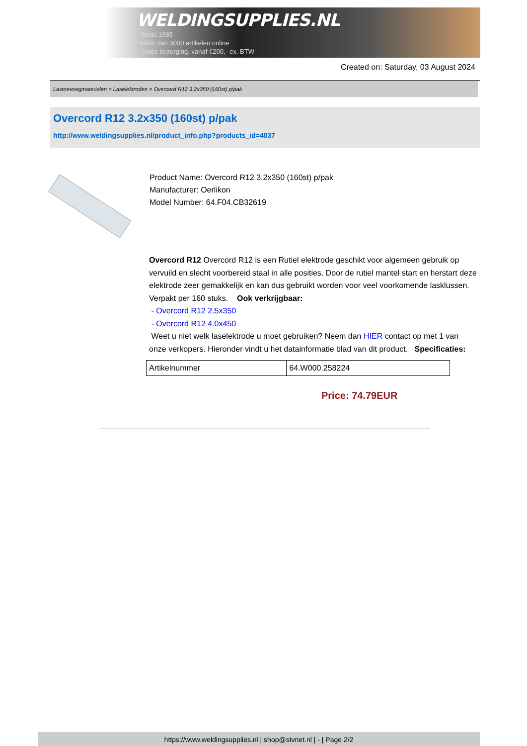WELDINGSUPPLIES.NL
- Sinds 1985
- Méér dan 3000 artikelen online
- Gratis bezorging, vanaf €200,--ex. BTW
Created on: Saturday, 03 August 2024
Lastoevoegmaterialen > Laselektroden > Overcord R12 3.2x350 (160st) p/pak
Overcord R12 3.2x350 (160st) p/pak
http://www.weldingsupplies.nl/product_info.php?products_id=4037
Product Name: Overcord R12 3.2x350 (160st) p/pak
Manufacturer: Oerlikon
Model Number: 64.F04.CB32619
Overcord R12 Overcord R12 is een Rutiel elektrode geschikt voor algemeen gebruik op vervuild en slecht voorbereid staal in alle posities. Door de rutiel mantel start en herstart deze elektrode zeer gemakkelijk en kan dus gebruikt worden voor veel voorkomende lasklussen. Verpakt per 160 stuks. Ook verkrijgbaar:
- Overcord R12 2.5x350
- Overcord R12 4.0x450
Weet u niet welk laselektrode u moet gebruiken? Neem dan HIER contact op met 1 van onze verkopers. Hieronder vindt u het datainformatie blad van dit product. Specificaties:
| Artikelnummer | 64.W000.258224 |
Price: 74.79EUR
https://www.weldingsupplies.nl | shop@stvnet.nl | - | Page 2/2